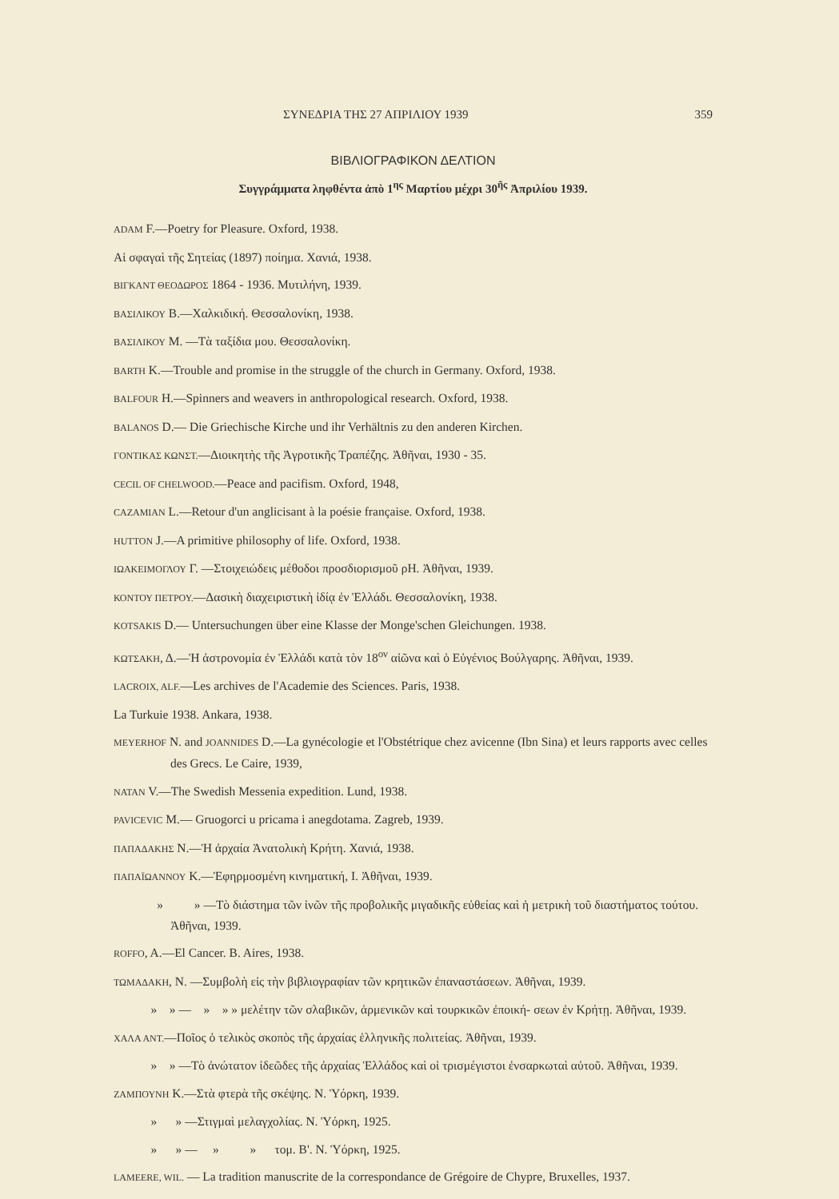ΣΥΝΕΔΡΙΑ ΤΗΣ 27 ΑΠΡΙΛΙΟΥ 1939 359
ΒΙΒΛΙΟΓΡΑΦΙΚΟΝ ΔΕΛΤΙΟΝ
Συγγράμματα ληφθέντα ἀπὸ 1<sup>ης</sup> Μαρτίου μέχρι 30<sup>ῆς</sup> Ἀπριλίου 1939.
ADAM F.—Poetry for Pleasure. Oxford, 1938.
Αἱ σφαγαὶ τῆς Σητείας (1897) ποίημα. Χανιά, 1938.
ΒΙΓΚΑΝΤ ΘΕΟΔΩΡΟΣ 1864 - 1936. Μυτιλήνη, 1939.
ΒΑΣΙΛΙΚΟΥ Β.—Χαλκιδική. Θεσσαλονίκη, 1938.
ΒΑΣΙΛΙΚΟΥ Μ. —Τὰ ταξίδια μου. Θεσσαλονίκη.
BARTH K.—Trouble and promise in the struggle of the church in Germany. Oxford, 1938.
BALFOUR H.—Spinners and weavers in anthropological research. Oxford, 1938.
BALANOS D.— Die Griechische Kirche und ihr Verhältnis zu den anderen Kirchen.
ΓΟΝΤΙΚΑΣ ΚΩΝΣΤ.—Διοικητὴς τῆς Ἀγροτικῆς Τραπέζης. Ἀθῆναι, 1930 - 35.
CECIL OF CHELWOOD.—Peace and pacifism. Oxford, 1948,
CAZAMIAN L.—Retour d'un anglicisant à la poésie française. Oxford, 1938.
HUTTON J.—A primitive philosophy of life. Oxford, 1938.
ΙΩΑΚΕΙΜΟΓΛΟΥ Γ. —Στοιχειώδεις μέθοδοι προσδιορισμοῦ ρΗ. Ἀθῆναι, 1939.
ΚΟΝΤΟΥ ΠΕΤΡΟΥ.—Δασικὴ διαχειριστικὴ ἰδίᾳ ἐν Ἑλλάδι. Θεσσαλονίκη, 1938.
KOTSAKIS D.— Untersuchungen über eine Klasse der Monge'schen Gleichungen. 1938.
ΚΩΤΣΑΚΗ, Δ.—Ἡ ἀστρονομία ἐν Ἑλλάδι κατὰ τὸν 18<sup>ον</sup> αἰῶνα καὶ ὁ Εὐγένιος Βούλγαρης. Ἀθῆναι, 1939.
LACROIX, ALF.—Les archives de l'Academie des Sciences. Paris, 1938.
La Turkuie 1938. Ankara, 1938.
MEYERHOF N. and JOANNIDES D.—La gynécologie et l'Obstétrique chez avicenne (Ibn Sina) et leurs rapports avec celles des Grecs. Le Caire, 1939,
NATAN V.—The Swedish Messenia expedition. Lund, 1938.
PAVICEVIC M.— Gruogorci u pricama i anegdotama. Zagreb, 1939.
ΠΑΠΑΔΑΚΗΣ Ν.—Ἡ ἀρχαία Ἀνατολικὴ Κρήτη. Χανιά, 1938.
ΠΑΠΑΪΩΑΝΝΟΥ Κ.—Ἐφηρμοσμένη κινηματική, I. Ἀθῆναι, 1939.
» » —Τὸ διάστημα τῶν ἰνῶν τῆς προβολικῆς μιγαδικῆς εὐθείας καὶ ἡ μετρικὴ τοῦ διαστήματος τούτου. Ἀθῆναι, 1939.
ROFFO, A.—El Cancer. B. Aires, 1938.
ΤΩΜΑΔΑΚΗ, Ν. —Συμβολὴ εἰς τὴν βιβλιογραφίαν τῶν κρητικῶν ἐπαναστάσεων. Ἀθῆναι, 1939.
» » — » » » μελέτην τῶν σλαβικῶν, ἀρμενικῶν καὶ τουρκικῶν ἐποική- σεων ἐν Κρήτῃ. Ἀθῆναι, 1939.
ΧΑΛΑ ΑΝΤ.—Ποῖος ὁ τελικὸς σκοπὸς τῆς ἀρχαίας ἑλληνικῆς πολιτείας. Ἀθῆναι, 1939.
» » —Τὸ ἀνώτατον ἰδεῶδες τῆς ἀρχαίας Ἑλλάδος καὶ οἱ τρισμέγιστοι ἐνσαρκωταὶ αὐτοῦ. Ἀθῆναι, 1939.
ΖΑΜΠΟΥΝΗ Κ.—Στὰ φτερὰ τῆς σκέψης. Ν. Ὑόρκη, 1939.
» » —Στιγμαὶ μελαγχολίας. Ν. Ὑόρκη, 1925.
» » — » » τομ. Β'. Ν. Ὑόρκη, 1925.
LAMEERE, WIL. — La tradition manuscrite de la correspondance de Grégoire de Chypre, Bruxelles, 1937.